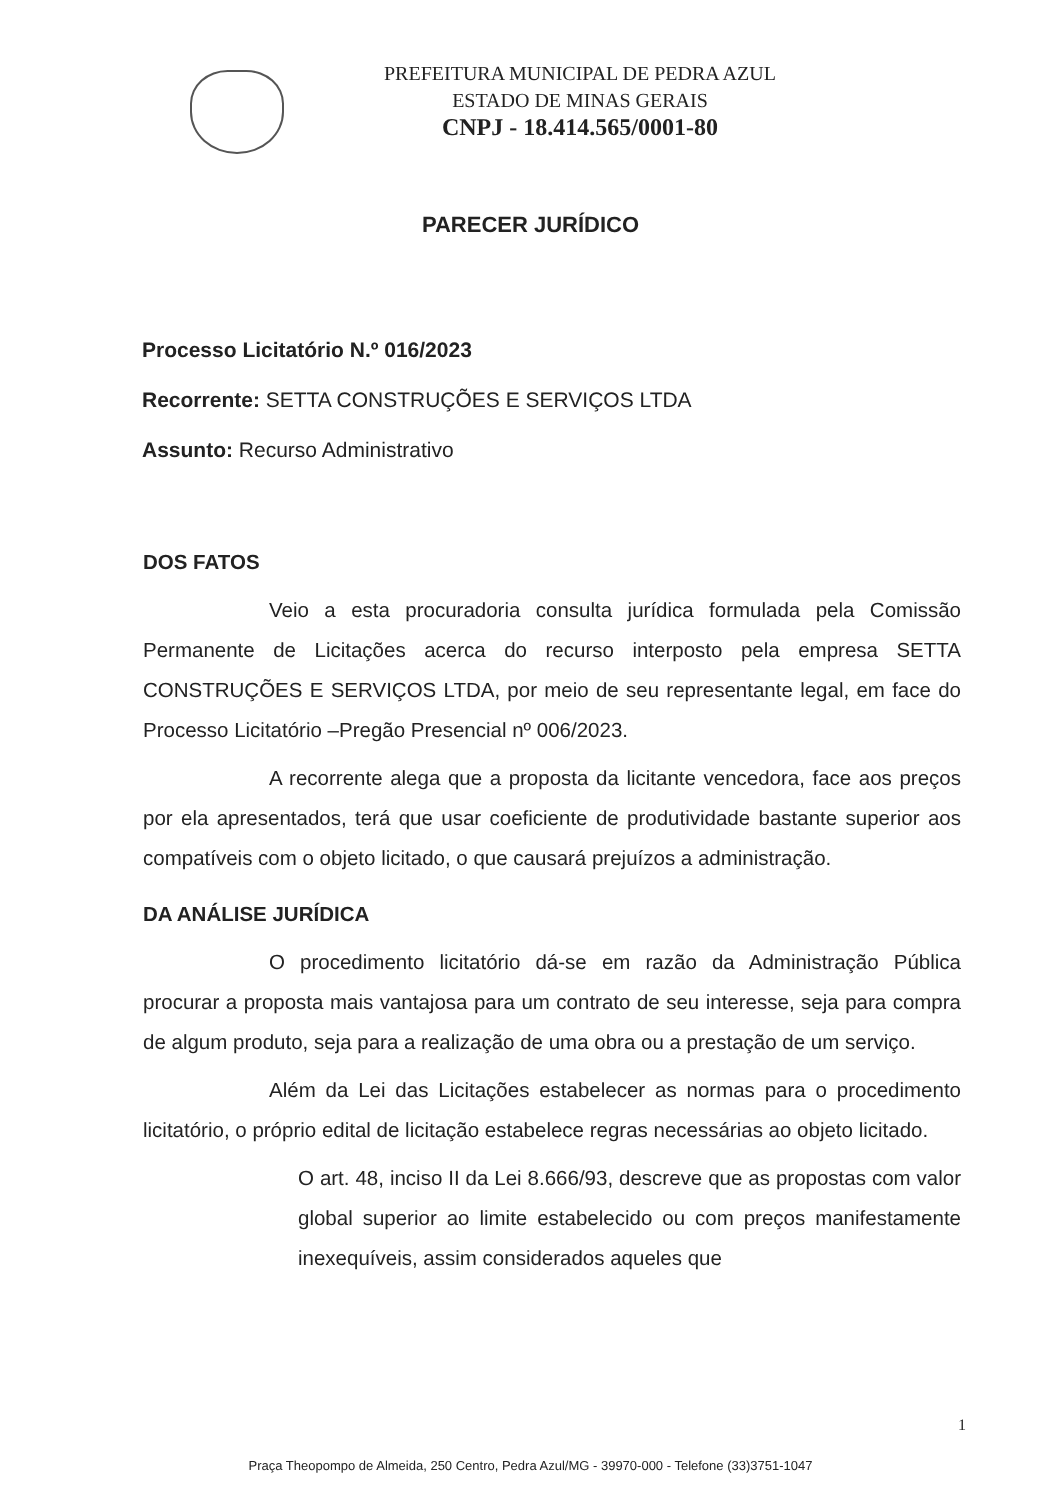PREFEITURA MUNICIPAL DE PEDRA AZUL
ESTADO DE MINAS GERAIS
CNPJ - 18.414.565/0001-80
PARECER JURÍDICO
Processo Licitatório N.º 016/2023
Recorrente: SETTA CONSTRUÇÕES E SERVIÇOS LTDA
Assunto: Recurso Administrativo
DOS FATOS
Veio a esta procuradoria consulta jurídica formulada pela Comissão Permanente de Licitações acerca do recurso interposto pela empresa SETTA CONSTRUÇÕES E SERVIÇOS LTDA, por meio de seu representante legal, em face do Processo Licitatório –Pregão Presencial nº 006/2023.
A recorrente alega que a proposta da licitante vencedora, face aos preços por ela apresentados, terá que usar coeficiente de produtividade bastante superior aos compatíveis com o objeto licitado, o que causará prejuízos a administração.
DA ANÁLISE JURÍDICA
O procedimento licitatório dá-se em razão da Administração Pública procurar a proposta mais vantajosa para um contrato de seu interesse, seja para compra de algum produto, seja para a realização de uma obra ou a prestação de um serviço.
Além da Lei das Licitações estabelecer as normas para o procedimento licitatório, o próprio edital de licitação estabelece regras necessárias ao objeto licitado.
O art. 48, inciso II da Lei 8.666/93, descreve que as propostas com valor global superior ao limite estabelecido ou com preços manifestamente inexequíveis, assim considerados aqueles que
1
Praça Theopompo de Almeida, 250 Centro, Pedra Azul/MG - 39970-000 - Telefone (33)3751-1047